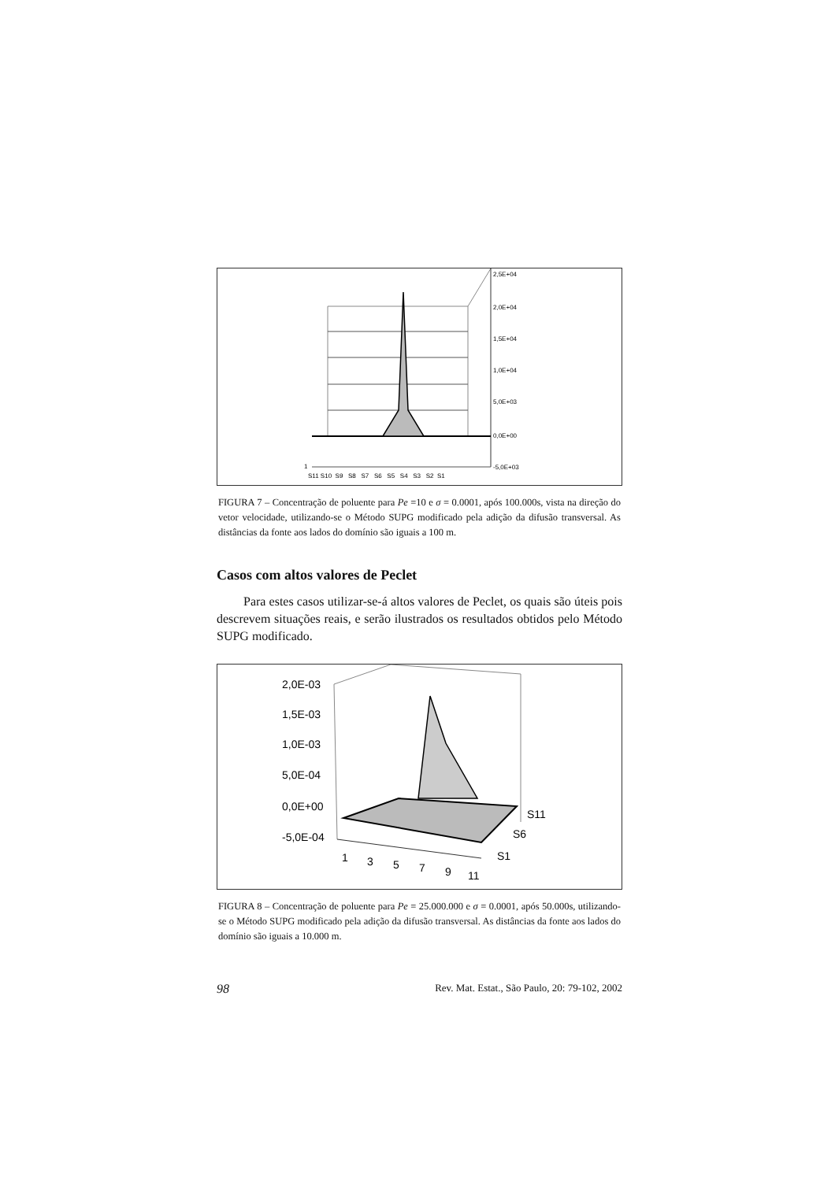2,5E+04
2,0E+04
1,5E+04
1,0E+04
5,0E+03
0,0E+00
-5,0E+03
1
S11 S10 S9 S8 S7 S6 S5 S4 S3 S2 S1
FIGURA 7 – Concentração de poluente para Pe =10 e σ = 0.0001, após 100.000s, vista na direção do vetor velocidade, utilizando-se o Método SUPG modificado pela adição da difusão transversal. As distâncias da fonte aos lados do domínio são iguais a 100 m.
Casos com altos valores de Peclet
Para estes casos utilizar-se-á altos valores de Peclet, os quais são úteis pois descrevem situações reais, e serão ilustrados os resultados obtidos pelo Método SUPG modificado.
2,0E-03
1,5E-03
1,0E-03
5,0E-04
0,0E+00
-5,0E-04
1
3
5
7
9
11
S11
S6
S1
FIGURA 8 – Concentração de poluente para Pe = 25.000.000 e σ = 0.0001, após 50.000s, utilizando-se o Método SUPG modificado pela adição da difusão transversal. As distâncias da fonte aos lados do domínio são iguais a 10.000 m.
98 Rev. Mat. Estat., São Paulo, 20: 79-102, 2002